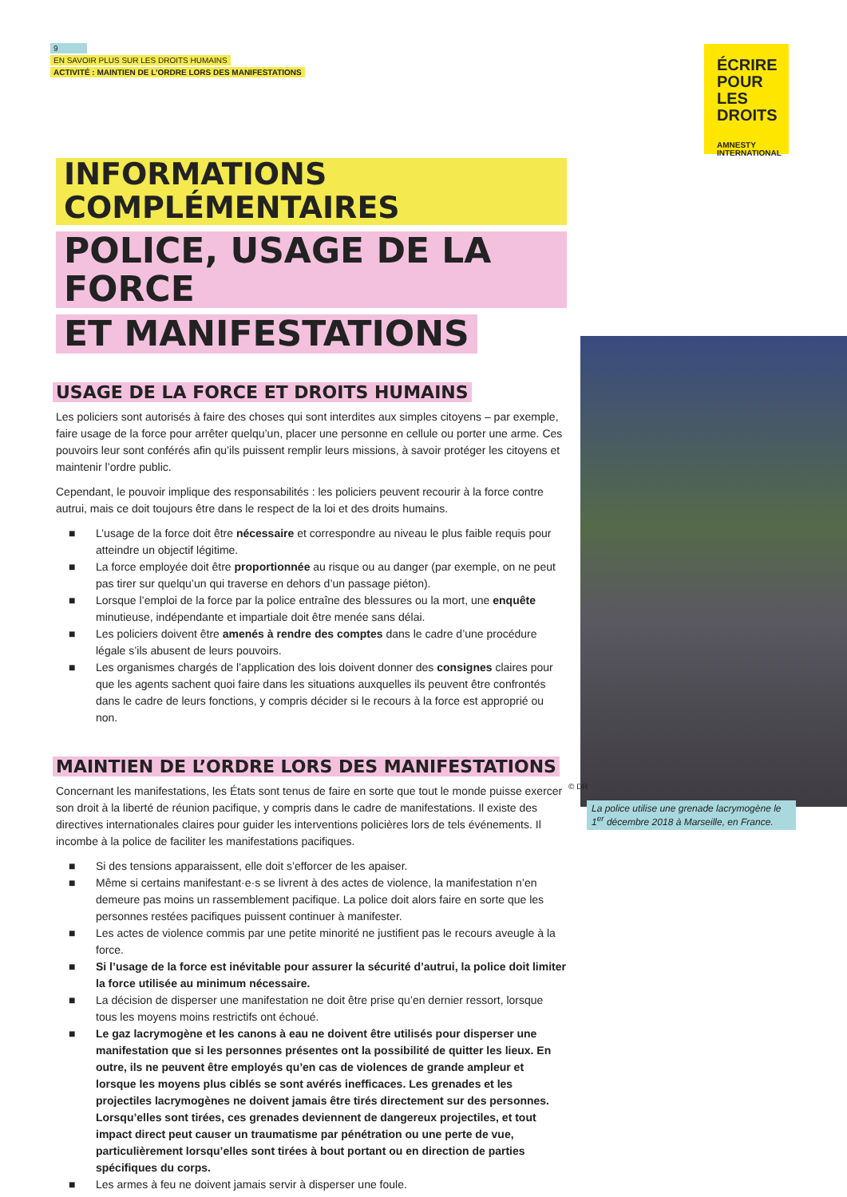9
EN SAVOIR PLUS SUR LES DROITS HUMAINS
ACTIVITÉ : MAINTIEN DE L’ORDRE LORS DES MANIFESTATIONS
ÉCRIRE
POUR LES
DROITS
AMNESTY
INTERNATIONAL
INFORMATIONS COMPLÉMENTAIRES
POLICE, USAGE DE LA FORCE
ET MANIFESTATIONS
USAGE DE LA FORCE ET DROITS HUMAINS
Les policiers sont autorisés à faire des choses qui sont interdites aux simples citoyens – par exemple, faire usage de la force pour arrêter quelqu’un, placer une personne en cellule ou porter une arme. Ces pouvoirs leur sont conférés afin qu’ils puissent remplir leurs missions, à savoir protéger les citoyens et maintenir l’ordre public.
Cependant, le pouvoir implique des responsabilités : les policiers peuvent recourir à la force contre autrui, mais ce doit toujours être dans le respect de la loi et des droits humains.
■ L’usage de la force doit être nécessaire et correspondre au niveau le plus faible requis pour atteindre un objectif légitime.
■ La force employée doit être proportionnée au risque ou au danger (par exemple, on ne peut pas tirer sur quelqu’un qui traverse en dehors d’un passage piéton).
■ Lorsque l’emploi de la force par la police entraîne des blessures ou la mort, une enquête minutieuse, indépendante et impartiale doit être menée sans délai.
■ Les policiers doivent être amenés à rendre des comptes dans le cadre d’une procédure légale s’ils abusent de leurs pouvoirs.
■ Les organismes chargés de l’application des lois doivent donner des consignes claires pour que les agents sachent quoi faire dans les situations auxquelles ils peuvent être confrontés dans le cadre de leurs fonctions, y compris décider si le recours à la force est approprié ou non.
MAINTIEN DE L’ORDRE LORS DES MANIFESTATIONS
Concernant les manifestations, les États sont tenus de faire en sorte que tout le monde puisse exercer son droit à la liberté de réunion pacifique, y compris dans le cadre de manifestations. Il existe des directives internationales claires pour guider les interventions policières lors de tels événements. Il incombe à la police de faciliter les manifestations pacifiques.
■ Si des tensions apparaissent, elle doit s’efforcer de les apaiser.
■ Même si certains manifestant·e·s se livrent à des actes de violence, la manifestation n’en demeure pas moins un rassemblement pacifique. La police doit alors faire en sorte que les personnes restées pacifiques puissent continuer à manifester.
■ Les actes de violence commis par une petite minorité ne justifient pas le recours aveugle à la force.
■ Si l’usage de la force est inévitable pour assurer la sécurité d’autrui, la police doit limiter la force utilisée au minimum nécessaire.
■ La décision de disperser une manifestation ne doit être prise qu’en dernier ressort, lorsque tous les moyens moins restrictifs ont échoué.
■ Le gaz lacrymogène et les canons à eau ne doivent être utilisés pour disperser une manifestation que si les personnes présentes ont la possibilité de quitter les lieux. En outre, ils ne peuvent être employés qu’en cas de violences de grande ampleur et lorsque les moyens plus ciblés se sont avérés inefficaces. Les grenades et les projectiles lacrymogènes ne doivent jamais être tirés directement sur des personnes. Lorsqu’elles sont tirées, ces grenades deviennent de dangereux projectiles, et tout impact direct peut causer un traumatisme par pénétration ou une perte de vue, particulièrement lorsqu’elles sont tirées à bout portant ou en direction de parties spécifiques du corps.
■ Les armes à feu ne doivent jamais servir à disperser une foule.
© DR
La police utilise une grenade lacrymogène le 1<sup>er</sup> décembre 2018 à Marseille, en France.